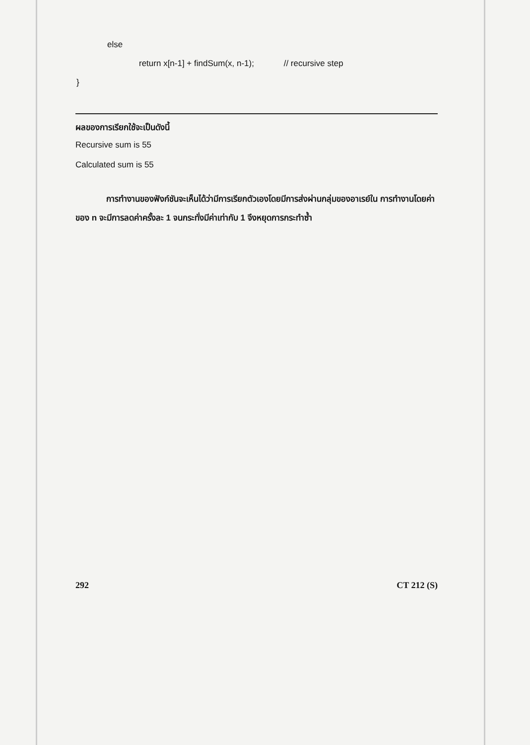else
return x[n-1] + findSum(x, n-1); // recursive step
}
ผลของการเรียกใช้จะเป็นดังนี้
Recursive sum is 55
Calculated sum is 55
การทำงานของฟังก์ชันจะเห็นได้ว่ามีการเรียกตัวเองโดยมีการส่งผ่านกลุ่มของอาเรย์ใน การทำงานโดยค่าของ n จะมีการลดค่าครั้งละ 1 จนกระทั่งมีค่าเท่ากับ 1 จึงหยุดการกระทำซ้ำ
292 CT 212 (S)